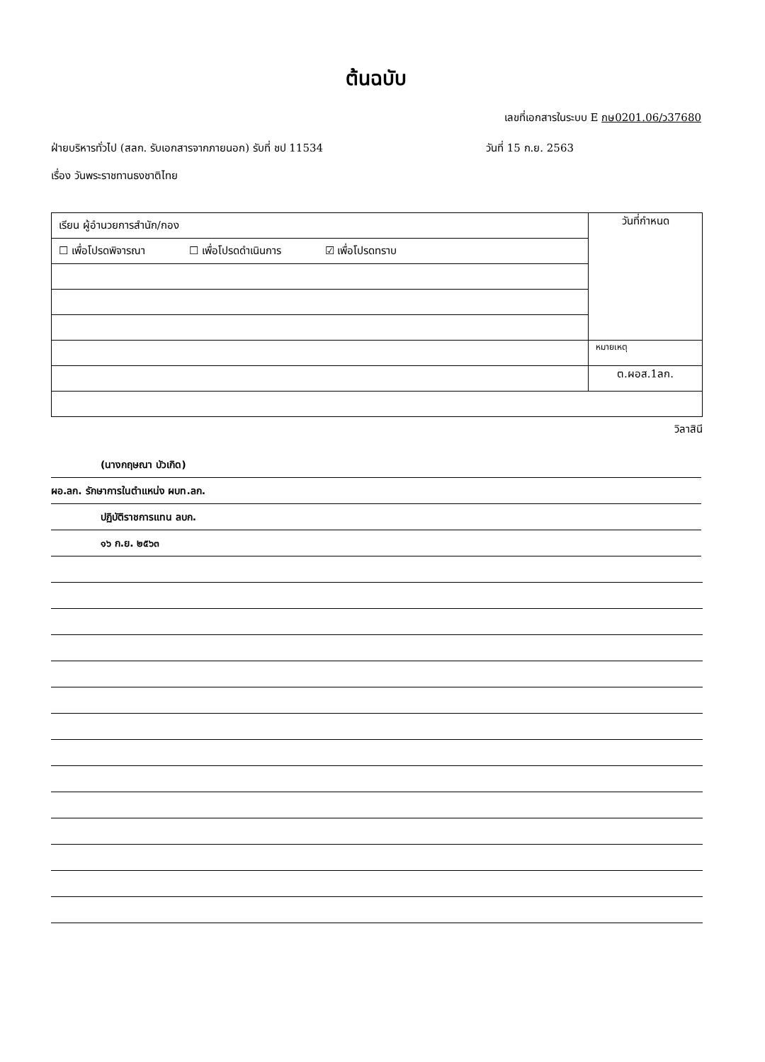ต้นฉบับ
เลขที่เอกสารในระบบ E กษ0201.06/ว37680
ฝ่ายบริหารทั่วไป (สลก. รับเอกสารจากภายนอก) รับที่ ชป 11534 วันที่ 15 ก.ย. 2563
เรื่อง วันพระราชทานธงชาติไทย
| เรียน ผู้อำนวยการสำนัก/กอง | วันที่กำหนด |
| ☐ เพื่อโปรดพิจารณา ☐ เพื่อโปรดดำเนินการ ☑ เพื่อโปรดทราบ | |
| | หมายเหตุ |
| | ต.ผอส.1ลก. |
วิลาสินี
(นางกฤษณา บัวเกิด)
ผอ.ลก. รักษาการในตำแหน่ง ผบท.ลก.
ปฏิบัติราชการแทน ลบก.
๑๖ ก.ย. ๒๕๖๓